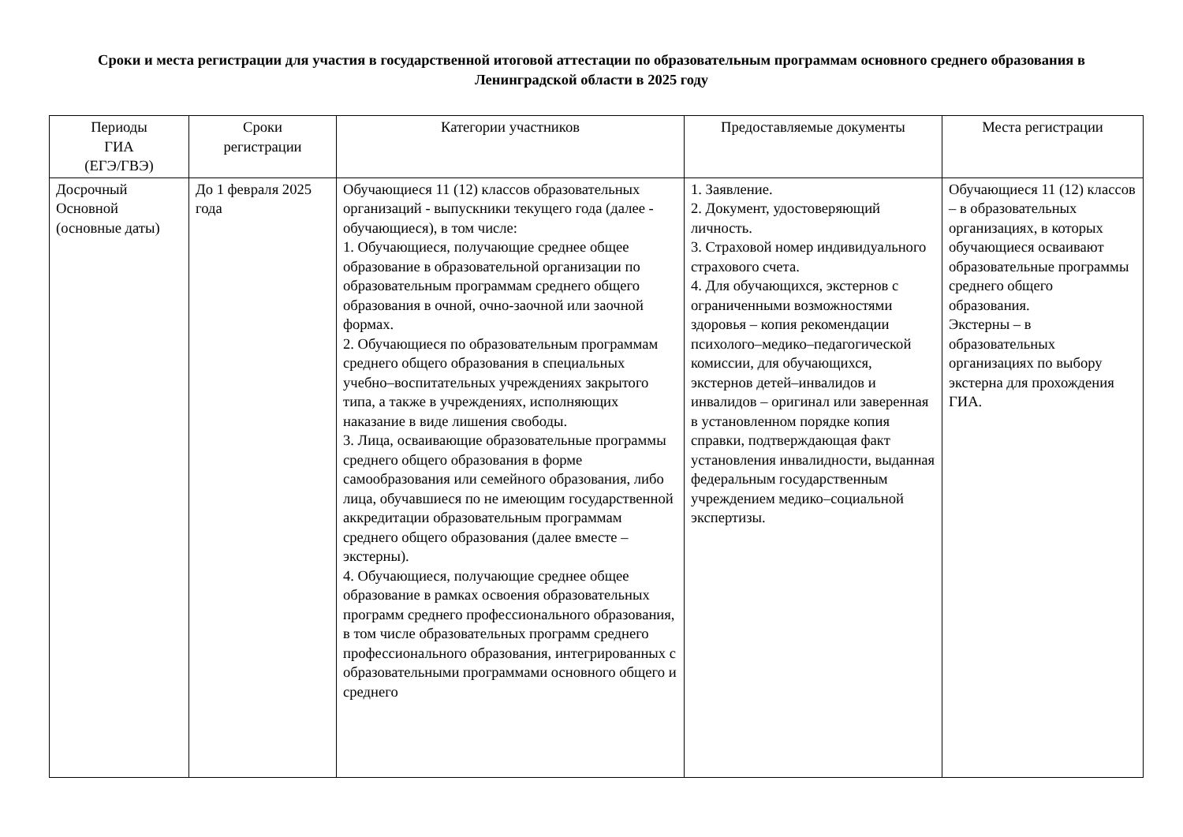Сроки и места регистрации для участия в государственной итоговой аттестации по образовательным программам основного среднего образования в Ленинградской области в 2025 году
| Периоды ГИА (ЕГЭ/ГВЭ) | Сроки регистрации | Категории участников | Предоставляемые документы | Места регистрации |
| --- | --- | --- | --- | --- |
| Досрочный Основной (основные даты) | До 1 февраля 2025 года | Обучающиеся 11 (12) классов образовательных организаций - выпускники текущего года (далее - обучающиеся), в том числе: 1. Обучающиеся, получающие среднее общее образование в образовательной организации по образовательным программам среднего общего образования в очной, очно-заочной или заочной формах. 2. Обучающиеся по образовательным программам среднего общего образования в специальных учебно–воспитательных учреждениях закрытого типа, а также в учреждениях, исполняющих наказание в виде лишения свободы. 3. Лица, осваивающие образовательные программы среднего общего образования в форме самообразования или семейного образования, либо лица, обучавшиеся по не имеющим государственной аккредитации образовательным программам среднего общего образования (далее вместе – экстерны). 4. Обучающиеся, получающие среднее общее образование в рамках освоения образовательных программ среднего профессионального образования, в том числе образовательных программ среднего профессионального образования, интегрированных с образовательными программами основного общего и среднего | 1. Заявление. 2. Документ, удостоверяющий личность. 3. Страховой номер индивидуального страхового счета. 4. Для обучающихся, экстернов с ограниченными возможностями здоровья – копия рекомендации психолого–медико–педагогической комиссии, для обучающихся, экстернов детей–инвалидов и инвалидов – оригинал или заверенная в установленном порядке копия справки, подтверждающая факт установления инвалидности, выданная федеральным государственным учреждением медико–социальной экспертизы. | Обучающиеся 11 (12) классов – в образовательных организациях, в которых обучающиеся осваивают образовательные программы среднего общего образования. Экстерны – в образовательных организациях по выбору экстерна для прохождения ГИА. |